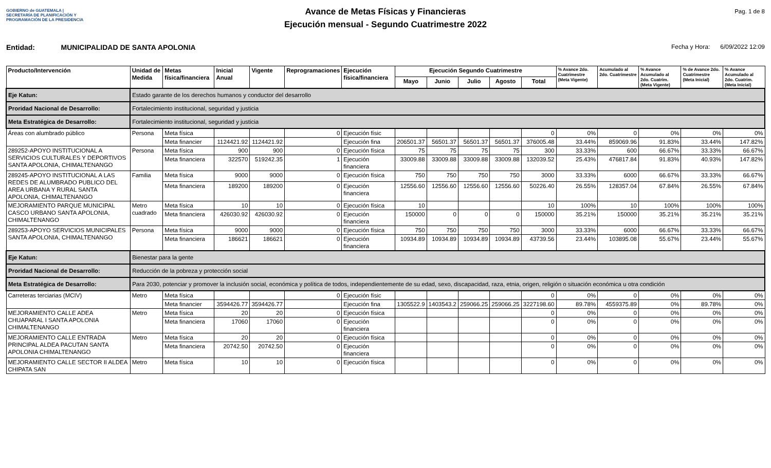GOBIERNO de GUATEMALA | SECRETARÍA DE PLANIFICACIÓN Y PROGRAMACIÓN DE LA PRESIDENCIA
Avance de Metas Físicas y Financieras
Ejecución mensual - Segundo Cuatrimestre 2022
Pag. 1 de 8
Entidad: MUNICIPALIDAD DE SANTA APOLONIA Fecha y Hora: 6/09/2022 12:09
| Producto/Intervención | Unidad de Medida | Metas física/financiera | Inicial Anual | Vigente | Reprogramaciones | Ejecución física/financiera | Ejecución Segundo Cuatrimestre | | | | | % Avance 2do. Cuatrimestre (Meta Vigente) | Acumulado al 2do. Cuatrimestre | % Avance Acumulado al 2do. Cuatrim. (Meta Vigente) | % de Avance 2do. Cuatrimestre (Meta Inicial) | % Avance Acumulado al 2do. Cuatrim. (Meta Inicial) |
| --- | --- | --- | --- | --- | --- | --- | --- | --- | --- | --- | --- | --- | --- | --- | --- | --- |
| | | | | | | | Mayo | Junio | Julio | Agosto | Total | | | | | |
| Eje Katun: | Estado garante de los derechos humanos y conductor del desarrollo | | | | | | | | | | | | | | | |
| Proridad Nacional de Desarrollo: | Fortalecimiento institucional, seguridad y justicia | | | | | | | | | | | | | | | |
| Meta Estratégica de Desarrollo: | Fortalecimiento institucional, seguridad y justicia | | | | | | | | | | | | | | | |
| Áreas con alumbrado público | Persona | Meta física | | | 0 | Ejecución físic | | | | | 0 | 0% | 0 | 0% | 0% | 0% |
| | | Meta financier | 1124421.92 | 1124421.92 | | Ejecución fina | 206501.37 | 56501.37 | 56501.37 | 56501.37 | 376005.48 | 33.44% | 859069.96 | 91.83% | 33.44% | 147.82% |
| 289252-APOYO INSTITUCIONAL A SERVICIOS CULTURALES Y DEPORTIVOS SANTA APOLONIA, CHIMALTENANGO | Persona | Meta física | 900 | 900 | 0 | Ejecución física | 75 | 75 | 75 | 75 | 300 | 33.33% | 600 | 66.67% | 33.33% | 66.67% |
| | | Meta financiera | 322570 | 519242.35 | 1 | Ejecución financiera | 33009.88 | 33009.88 | 33009.88 | 33009.88 | 132039.52 | 25.43% | 476817.84 | 91.83% | 40.93% | 147.82% |
| 289245-APOYO INSTITUCIONAL A LAS REDES DE ALUMBRADO PUBLICO DEL AREA URBANA Y RURAL SANTA APOLONIA, CHIMALTENANGO | Familia | Meta física | 9000 | 9000 | 0 | Ejecución física | 750 | 750 | 750 | 750 | 3000 | 33.33% | 6000 | 66.67% | 33.33% | 66.67% |
| | | Meta financiera | 189200 | 189200 | 0 | Ejecución financiera | 12556.60 | 12556.60 | 12556.60 | 12556.60 | 50226.40 | 26.55% | 128357.04 | 67.84% | 26.55% | 67.84% |
| MEJORAMIENTO PARQUE MUNICIPAL CASCO URBANO SANTA APOLONIA, CHIMALTENANGO | Metro cuadrado | Meta física | 10 | 10 | 0 | Ejecución física | 10 | | | | 10 | 100% | 10 | 100% | 100% | 100% |
| | | Meta financiera | 426030.92 | 426030.92 | 0 | Ejecución financiera | 150000 | 0 | 0 | 0 | 150000 | 35.21% | 150000 | 35.21% | 35.21% | 35.21% |
| 289253-APOYO SERVICIOS MUNICIPALES SANTA APOLONIA, CHIMALTENANGO | Persona | Meta física | 9000 | 9000 | 0 | Ejecución física | 750 | 750 | 750 | 750 | 3000 | 33.33% | 6000 | 66.67% | 33.33% | 66.67% |
| | | Meta financiera | 186621 | 186621 | 0 | Ejecución financiera | 10934.89 | 10934.89 | 10934.89 | 10934.89 | 43739.56 | 23.44% | 103895.08 | 55.67% | 23.44% | 55.67% |
| Eje Katun: | Bienestar para la gente | | | | | | | | | | | | | | | |
| Proridad Nacional de Desarrollo: | Reducción de la pobreza y protección social | | | | | | | | | | | | | | | |
| Meta Estratégica de Desarrollo: | Para 2030, potenciar y promover la inclusión social, económica y política de todos, independientemente de su edad, sexo, discapacidad, raza, etnia, origen, religión o situación económica u otra condición | | | | | | | | | | | | | | | |
| Carreteras terciarias (MCIV) | Metro | Meta física | | | 0 | Ejecución físic | | | | | 0 | 0% | 0 | 0% | 0% | 0% |
| | | Meta financier | 3594426.77 | 3594426.77 | | Ejecución fina | 1305522.9 | 1403543.2 | 259066.25 | 259066.25 | 3227198.60 | 89.78% | 4559375.89 | 0% | 89.78% | 0% |
| MEJORAMIENTO CALLE ADEA CHUAPARAL I SANTA APOLONIA CHIMALTENANGO | Metro | Meta física | 20 | 20 | 0 | Ejecución física | | | | | 0 | 0% | 0 | 0% | 0% | 0% |
| | | Meta financiera | 17060 | 17060 | 0 | Ejecución financiera | | | | | 0 | 0% | 0 | 0% | 0% | 0% |
| MEJORAMIENTO CALLE ENTRADA PRINCIPAL ALDEA PACUTAN SANTA APOLONIA CHIMALTENANGO | Metro | Meta física | 20 | 20 | 0 | Ejecución física | | | | | 0 | 0% | 0 | 0% | 0% | 0% |
| | | Meta financiera | 20742.50 | 20742.50 | 0 | Ejecución financiera | | | | | 0 | 0% | 0 | 0% | 0% | 0% |
| MEJORAMIENTO CALLE SECTOR II ALDEA CHIPATA SAN | Metro | Meta física | 10 | 10 | 0 | Ejecución física | | | | | 0 | 0% | 0 | 0% | 0% | 0% |